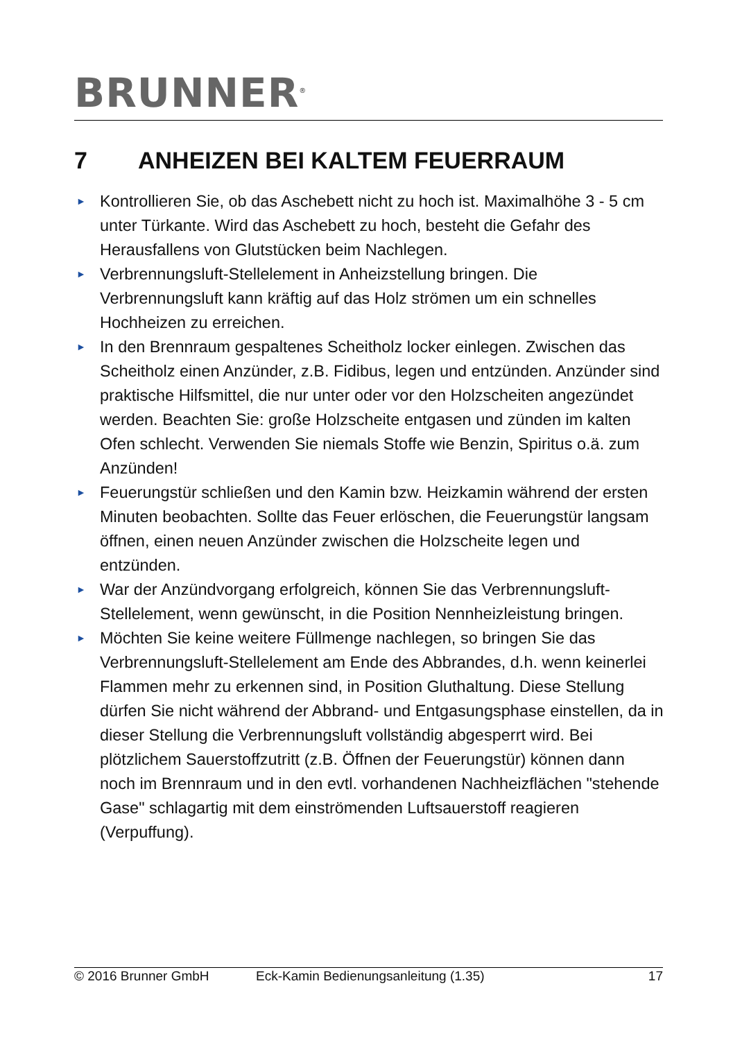BRUNNER<sup>®</sup>
7 ANHEIZEN BEI KALTEM FEUERRAUM
► Kontrollieren Sie, ob das Aschebett nicht zu hoch ist. Maximalhöhe 3 - 5 cm unter Türkante. Wird das Aschebett zu hoch, besteht die Gefahr des Herausfallens von Glutstücken beim Nachlegen.
► Verbrennungsluft-Stellelement in Anheizstellung bringen. Die Verbrennungsluft kann kräftig auf das Holz strömen um ein schnelles Hochheizen zu erreichen.
► In den Brennraum gespaltenes Scheitholz locker einlegen. Zwischen das Scheitholz einen Anzünder, z.B. Fidibus, legen und entzünden. Anzünder sind praktische Hilfsmittel, die nur unter oder vor den Holzscheiten angezündet werden. Beachten Sie: große Holzscheite entgasen und zünden im kalten Ofen schlecht. Verwenden Sie niemals Stoffe wie Benzin, Spiritus o.ä. zum Anzünden!
► Feuerungstür schließen und den Kamin bzw. Heizkamin während der ersten Minuten beobachten. Sollte das Feuer erlöschen, die Feuerungstür langsam öffnen, einen neuen Anzünder zwischen die Holzscheite legen und entzünden.
► War der Anzündvorgang erfolgreich, können Sie das Verbrennungsluft-Stellelement, wenn gewünscht, in die Position Nennheizleistung bringen.
► Möchten Sie keine weitere Füllmenge nachlegen, so bringen Sie das Verbrennungsluft-Stellelement am Ende des Abbrandes, d.h. wenn keinerlei Flammen mehr zu erkennen sind, in Position Gluthaltung. Diese Stellung dürfen Sie nicht während der Abbrand- und Entgasungsphase einstellen, da in dieser Stellung die Verbrennungsluft vollständig abgesperrt wird. Bei plötzlichem Sauerstoffzutritt (z.B. Öffnen der Feuerungstür) können dann noch im Brennraum und in den evtl. vorhandenen Nachheizflächen "stehende Gase" schlagartig mit dem einströmenden Luftsauerstoff reagieren (Verpuffung).
© 2016 Brunner GmbH Eck-Kamin Bedienungsanleitung (1.35) 17